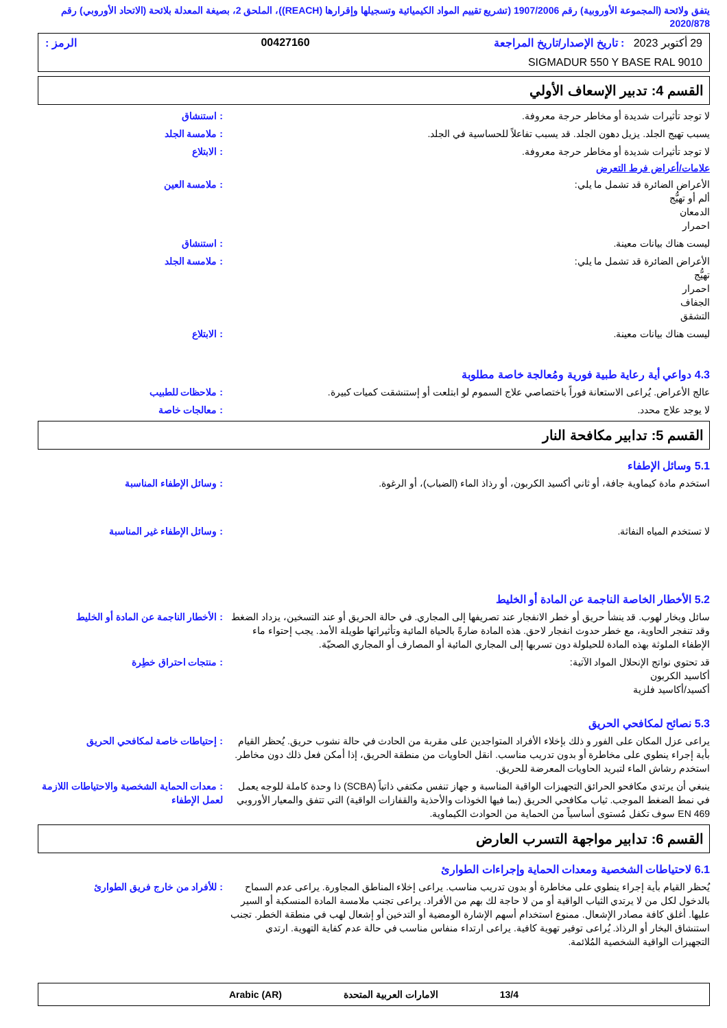يتفق ولائحة (المجموعة الأوروبية) رقم 1907/2006 (تشريع تقييم المواد الكيميائية وتسجيلها وإقرارها (REACH))، الملحق 2، بصيغة المعدلة بلائحة (الاتحاد الأوروبي) رقم 2020/878
29 أكتوبر 2023 : تاريخ الإصدار/تاريخ المراجعة 00427160 الرمز :
SIGMADUR 550 Y BASE RAL 9010
القسم 4: تدبير الإسعاف الأولي
لا توجد تأثيرات شديدة أو مخاطر حرجة معروفة.
: استنشاق
يسبب تهيج الجلد. يزيل دهون الجلد. قد يسبب تفاعلاً للحساسية في الجلد.
: ملامسة الجلد
لا توجد تأثيرات شديدة أو مخاطر حرجة معروفة.
: الابتلاع
علامات/أعراض فرط التعرض
الأعراض الضائرة قد تشمل ما يلي:
ألم أو تهيُّج
الدمعان
احمرار
: ملامسة العين
ليست هناك بيانات معينة. : استنشاق
الأعراض الضائرة قد تشمل ما يلي:
تهيُّج
احمرار
الجفاف
التشقق
: ملامسة الجلد
ليست هناك بيانات معينة. : الابتلاع
4.3 دواعي أية رعاية طبية فورية ومُعالجة خاصة مطلوبة
عالج الأعراض. يُراعى الاستعانة فوراً باختصاصي علاج السموم لو ابتلعت أو إستنشقت كميات كبيرة.
: ملاحظات للطبيب
لا يوجد علاج محدد. : معالجات خاصة
القسم 5: تدابير مكافحة النار
5.1 وسائل الإطفاء
استخدم مادة كيماوية جافة، أو ثاني أكسيد الكربون، أو رذاذ الماء (الضباب)، أو الرغوة.
: وسائل الإطفاء المناسبة
لا تستخدم المياه النفاثة. : وسائل الإطفاء غير المناسبة
5.2 الأخطار الخاصة الناجمة عن المادة أو الخليط
سائل وبخار لهوب. قد ينشأ حريق أو خطر الانفجار عند تصريفها إلى المجاري. في حالة الحريق أو عند التسخين، يزداد الضغط وقد تنفجر الحاوية، مع خطر حدوث انفجار لاحق. هذه المادة ضارةً بالحياة المائية وتأثيراتها طويلة الأمد. يجب إحتواء ماء الإطفاء الملوثة بهذه المادة للحيلولة دون تسربها إلى المجاري المائية أو المصارف أو المجاري الصحيّة.
: الأخطار الناجمة عن المادة أو الخليط
قد تحتوي نواتج الإنحلال المواد الآتية:
أكاسيد الكربون
أكسيد/أكاسيد فلزية
: منتجات احتراق خطِرة
5.3 نصائح لمكافحي الحريق
يراعى عزل المكان على الفور و ذلك بإخلاء الأفراد المتواجدين على مقربة من الحادث في حالة نشوب حريق. يُحظر القيام بأية إجراء ينطوي على مخاطرة أو بدون تدريب مناسب. انقل الحاويات من منطقة الحريق، إذا أمكن فعل ذلك دون مخاطر. استخدم رشاش الماء لتبريد الحاويات المعرضة للحريق.
: إحتياطات خاصة لمكافحي الحريق
ينبغي أن يرتدي مكافحو الحرائق التجهيزات الواقية المناسبة و جهاز تنفس مكتفي ذاتياً (SCBA) ذا وحدة كاملة للوجه يعمل في نمط الضغط الموجب. ثياب مكافحي الحريق (بما فيها الخوذات والأحذية والقفازات الواقية) التي تتفق والمعيار الأوروبي EN 469 سوف تكفل مُستوى أساسياً من الحماية من الحوادث الكيماوية.
: معدات الحماية الشخصية والاحتياطات اللازمة لعمل الإطفاء
القسم 6: تدابير مواجهة التسرب العارض
6.1 لاحتياطات الشخصية ومعدات الحماية وإجراءات الطوارئ
يُحظر القيام بأية إجراء ينطوي على مخاطرة أو بدون تدريب مناسب. يراعى إخلاء المناطق المجاورة. يراعى عدم السماح بالدخول لكل من لا يرتدي الثياب الواقية أو من لا حاجة لك بهم من الأفراد. يراعى تجنب ملامسة المادة المنسكبة أو السير عليها. أغلق كافة مصادر الإشعال. ممنوع استخدام أسهم الإشارة الومضية أو التدخين أو إشعال لهب في منطقة الخطر. تجنب استنشاق البخار أو الرذاذ. يُراعى توفير تهوية كافية. يراعى ارتداء منفاس مناسب في حالة عدم كفاية التهوية. ارتدي التجهيزات الواقية الشخصية المُلائمة.
: للأفراد من خارج فريق الطوارئ
13/4 الامارات العربية المتحدة Arabic (AR)